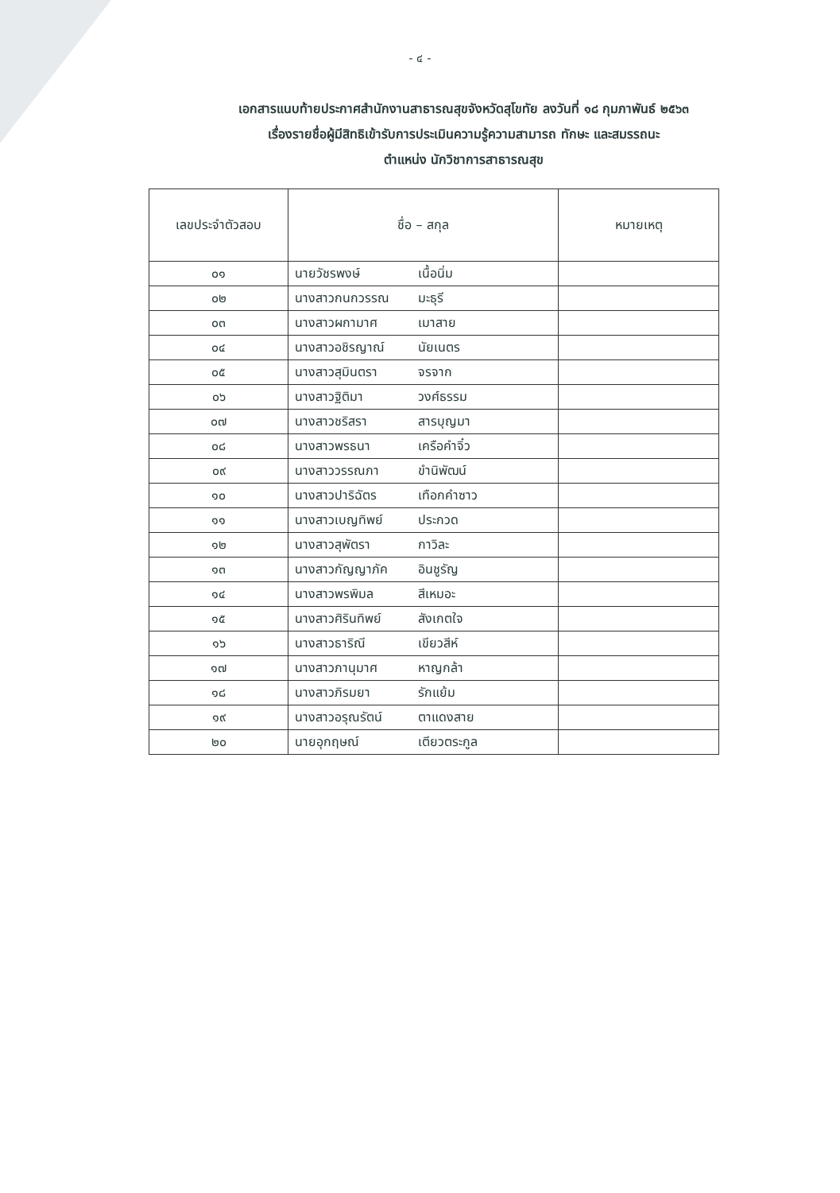- ๔ -
เอกสารแนบท้ายประกาศสำนักงานสาธารณสุขจังหวัดสุโขทัย ลงวันที่ ๑๘ กุมภาพันธ์ ๒๕๖๓
เรื่องรายชื่อผู้มีสิทธิเข้ารับการประเมินความรู้ความสามารถ ทักษะ และสมรรถนะ
ตำแหน่ง นักวิชาการสาธารณสุข
| เลขประจำตัวสอบ | ชื่อ – สกุล | หมายเหตุ |
| --- | --- | --- |
| ๐๑ | นายวัชรพงษ์ เนื้อนิ่ม | |
| ๐๒ | นางสาวกนกวรรณ มะธุรี | |
| ๐๓ | นางสาวผกามาศ เมาสาย | |
| ๐๔ | นางสาวอชิรญาณ์ นัยเนตร | |
| ๐๕ | นางสาวสุมินตรา จรจาก | |
| ๐๖ | นางสาวฐิติมา วงศ์ธรรม | |
| ๐๗ | นางสาวชริสรา สารบุญมา | |
| ๐๘ | นางสาวพรธนา เครือคำจิ๋ว | |
| ๐๙ | นางสาววรรณภา ขำนิพัฒน์ | |
| ๑๐ | นางสาวปาริฉัตร เทือกคำซาว | |
| ๑๑ | นางสาวเบญทิพย์ ประกวด | |
| ๑๒ | นางสาวสุพัตรา กาวิละ | |
| ๑๓ | นางสาวกัญญาภัค อินชูรัญ | |
| ๑๔ | นางสาวพรพิมล สีเหมอะ | |
| ๑๕ | นางสาวศิรินทิพย์ สังเกตใจ | |
| ๑๖ | นางสาวธาริณี เขียวสีห์ | |
| ๑๗ | นางสาวภานุมาศ หาญกล้า | |
| ๑๘ | นางสาวภิรมยา รักแย้ม | |
| ๑๙ | นางสาวอรุณรัตน์ ตาแดงสาย | |
| ๒๐ | นายอุกฤษณ์ เตียวตระกูล | |